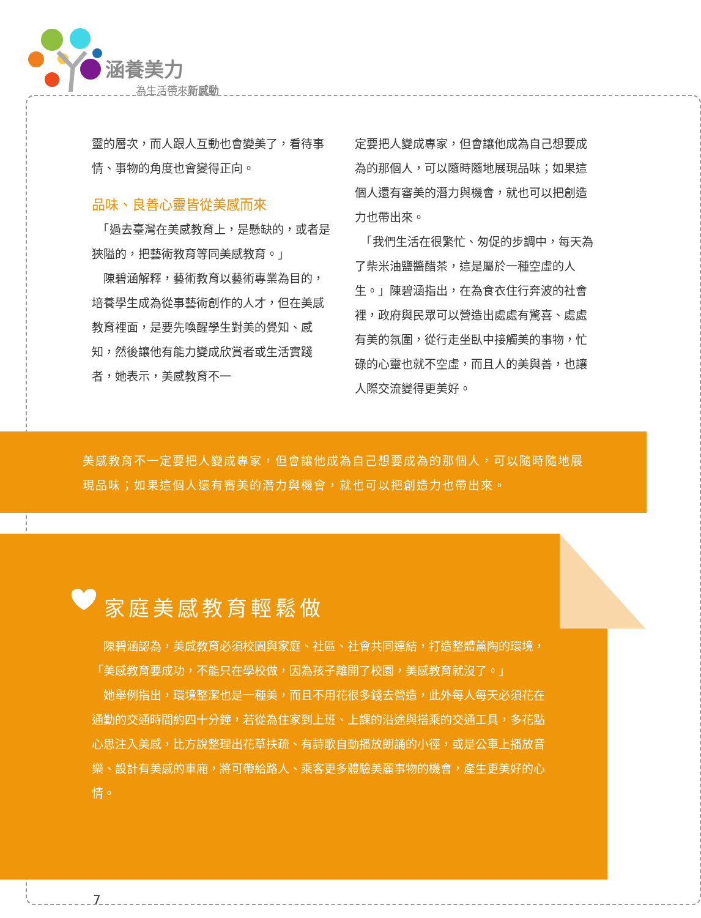涵養美力
為生活帶來新感動
靈的層次，而人跟人互動也會變美了，看待事情、事物的角度也會變得正向。
品味、良善心靈皆從美感而來
　「過去臺灣在美感教育上，是懸缺的，或者是狹隘的，把藝術教育等同美感教育。」
　陳碧涵解釋，藝術教育以藝術專業為目的，培養學生成為從事藝術創作的人才，但在美感教育裡面，是要先喚醒學生對美的覺知、感知，然後讓他有能力變成欣賞者或生活實踐者，她表示，美感教育不一
定要把人變成專家，但會讓他成為自己想要成為的那個人，可以隨時隨地展現品味；如果這個人還有審美的潛力與機會，就也可以把創造力也帶出來。
　「我們生活在很繁忙、匆促的步調中，每天為了柴米油鹽醬醋茶，這是屬於一種空虛的人生。」陳碧涵指出，在為食衣住行奔波的社會裡，政府與民眾可以營造出處處有驚喜、處處有美的氛圍，從行走坐臥中接觸美的事物，忙碌的心靈也就不空虛，而且人的美與善，也讓人際交流變得更美好。
美感教育不一定要把人變成專家，但會讓他成為自己想要成為的那個人，可以隨時隨地展現品味；如果這個人還有審美的潛力與機會，就也可以把創造力也帶出來。
家庭美感教育輕鬆做
　陳碧涵認為，美感教育必須校園與家庭、社區、社會共同連結，打造整體薰陶的環境，「美感教育要成功，不能只在學校做，因為孩子離開了校園，美感教育就沒了。」
　她舉例指出，環境整潔也是一種美，而且不用花很多錢去營造，此外每人每天必須花在通勤的交通時間約四十分鐘，若從為住家到上班、上課的沿途與搭乘的交通工具，多花點心思注入美感，比方說整理出花草扶疏、有詩歌自動播放朗誦的小徑，或是公車上播放音樂、設計有美感的車廂，將可帶給路人、乘客更多體驗美麗事物的機會，產生更美好的心情。
7